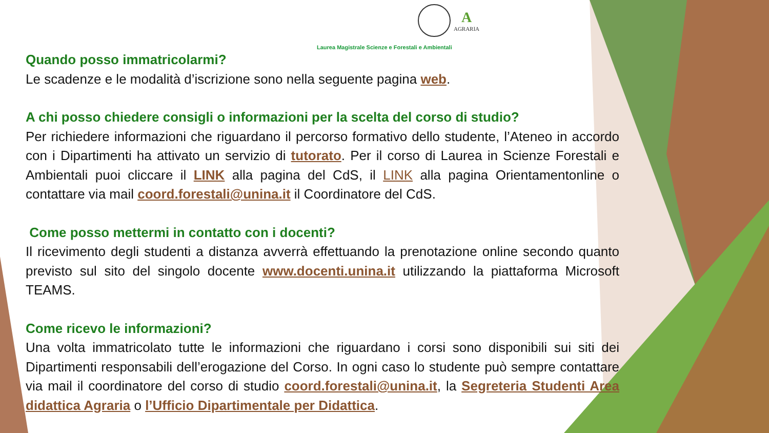A
AGRARIA
Laurea Magistrale Scienze e Forestali e Ambientali
Quando posso immatricolarmi?
Le scadenze e le modalità d’iscrizione sono nella seguente pagina web.
A chi posso chiedere consigli o informazioni per la scelta del corso di studio?
Per richiedere informazioni che riguardano il percorso formativo dello studente, l’Ateneo in accordo con i Dipartimenti ha attivato un servizio di tutorato. Per il corso di Laurea in Scienze Forestali e Ambientali puoi cliccare il LINK alla pagina del CdS, il LINK alla pagina Orientamentonline o contattare via mail coord.forestali@unina.it il Coordinatore del CdS.
Come posso mettermi in contatto con i docenti?
Il ricevimento degli studenti a distanza avverrà effettuando la prenotazione online secondo quanto previsto sul sito del singolo docente www.docenti.unina.it utilizzando la piattaforma Microsoft TEAMS.
Come ricevo le informazioni?
Una volta immatricolato tutte le informazioni che riguardano i corsi sono disponibili sui siti dei Dipartimenti responsabili dell’erogazione del Corso. In ogni caso lo studente può sempre contattare via mail il coordinatore del corso di studio coord.forestali@unina.it, la Segreteria Studenti Area didattica Agraria o l’Ufficio Dipartimentale per Didattica.